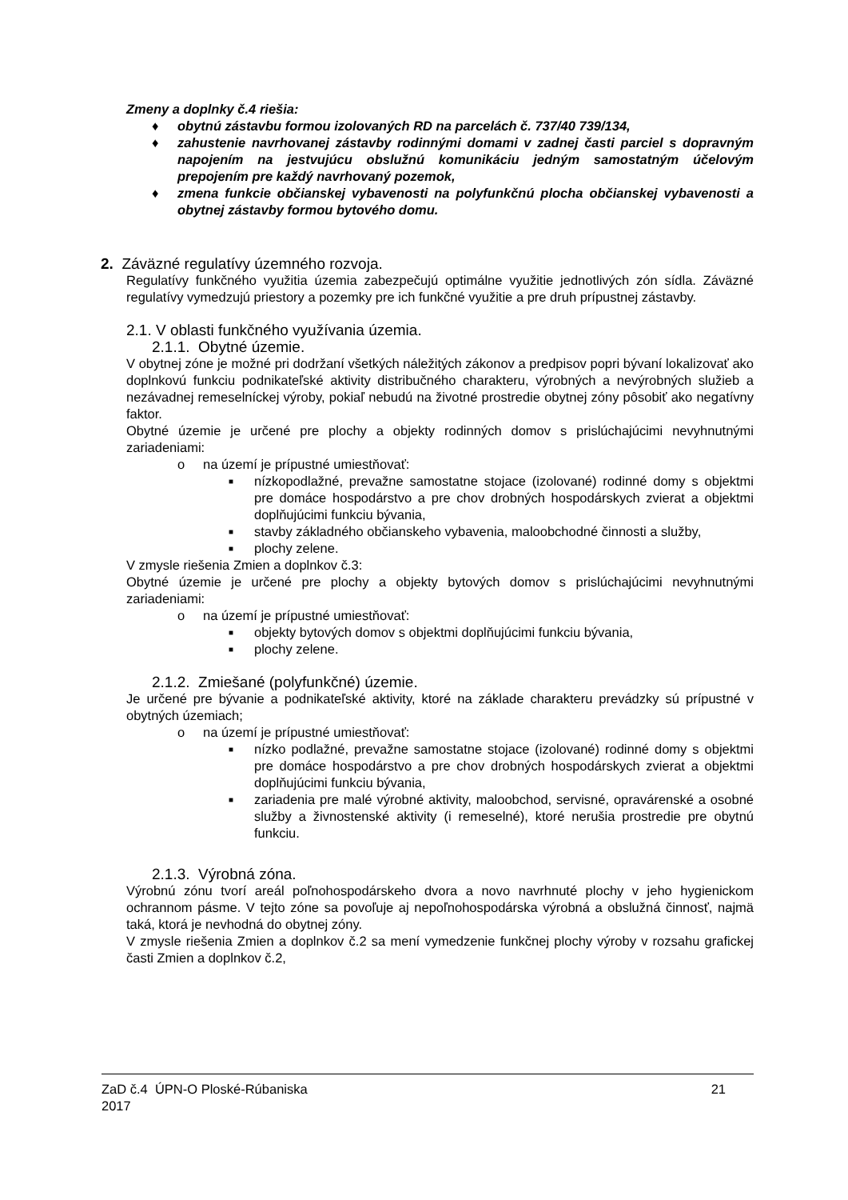Zmeny a doplnky č.4 riešia:
♦ obytnú zástavbu formou izolovaných RD na parcelách č. 737/40 739/134,
♦ zahustenie navrhovanej zástavby rodinnými domami v zadnej časti parciel s dopravným napojením na jestvujúcu obslužnú komunikáciu jedným samostatným účelovým prepojením pre každý navrhovaný pozemok,
♦ zmena funkcie občianskej vybavenosti na polyfunkčnú plocha občianskej vybavenosti a obytnej zástavby formou bytového domu.
2. Záväzné regulatívy územného rozvoja.
Regulatívy funkčného využitia územia zabezpečujú optimálne využitie jednotlivých zón sídla. Záväzné regulatívy vymedzujú priestory a pozemky pre ich funkčné využitie a pre druh prípustnej zástavby.
2.1. V oblasti funkčného využívania územia.
2.1.1. Obytné územie.
V obytnej zóne je možné pri dodržaní všetkých náležitých zákonov a predpisov popri bývaní lokalizovať ako doplnkovú funkciu podnikateľské aktivity distribučného charakteru, výrobných a nevýrobných služieb a nezávadnej remeselníckej výroby, pokiaľ nebudú na životné prostredie obytnej zóny pôsobiť ako negatívny faktor.
Obytné územie je určené pre plochy a objekty rodinných domov s prislúchajúcimi nevyhnutnými zariadeniami:
o na území je prípustné umiestňovať:
■ nízkopodlažné, prevažne samostatne stojace (izolované) rodinné domy s objektmi pre domáce hospodárstvo a pre chov drobných hospodárskych zvierat a objektmi doplňujúcimi funkciu bývania,
■ stavby základného občianskeho vybavenia, maloobchodné činnosti a služby,
■ plochy zelene.
V zmysle riešenia Zmien a doplnkov č.3:
Obytné územie je určené pre plochy a objekty bytových domov s prislúchajúcimi nevyhnutnými zariadeniami:
o na území je prípustné umiestňovať:
■ objekty bytových domov s objektmi doplňujúcimi funkciu bývania,
■ plochy zelene.
2.1.2. Zmiešané (polyfunkčné) územie.
Je určené pre bývanie a podnikateľské aktivity, ktoré na základe charakteru prevádzky sú prípustné v obytných územiach;
o na území je prípustné umiestňovať:
■ nízko podlažné, prevažne samostatne stojace (izolované) rodinné domy s objektmi pre domáce hospodárstvo a pre chov drobných hospodárskych zvierat a objektmi doplňujúcimi funkciu bývania,
■ zariadenia pre malé výrobné aktivity, maloobchod, servisné, opravárenské a osobné služby a živnostenské aktivity (i remeselné), ktoré nerušia prostredie pre obytnú funkciu.
2.1.3. Výrobná zóna.
Výrobnú zónu tvorí areál poľnohospodárskeho dvora a novo navrhnuté plochy v jeho hygienickom ochrannom pásme. V tejto zóne sa povoľuje aj nepoľnohospodárska výrobná a obslužná činnosť, najmä taká, ktorá je nevhodná do obytnej zóny.
V zmysle riešenia Zmien a doplnkov č.2 sa mení vymedzenie funkčnej plochy výroby v rozsahu grafickej časti Zmien a doplnkov č.2,
ZaD č.4 ÚPN-O Ploské-Rúbaniska
2017
21